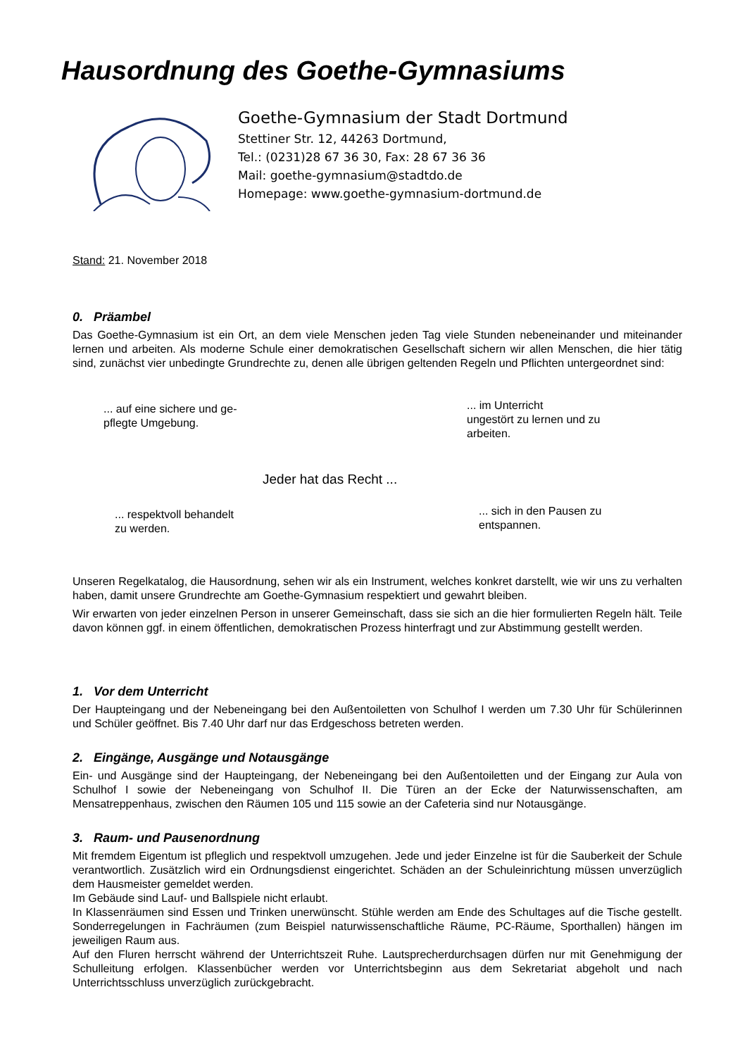Hausordnung des Goethe-Gymnasiums
Goethe-Gymnasium der Stadt Dortmund
Stettiner Str. 12, 44263 Dortmund,
Tel.: (0231)28 67 36 30, Fax: 28 67 36 36
Mail: goethe-gymnasium@stadtdo.de
Homepage: www.goethe-gymnasium-dortmund.de
Stand: 21. November 2018
0. Präambel
Das Goethe-Gymnasium ist ein Ort, an dem viele Menschen jeden Tag viele Stunden nebeneinander und miteinander lernen und arbeiten. Als moderne Schule einer demokratischen Gesellschaft sichern wir allen Menschen, die hier tätig sind, zunächst vier unbedingte Grundrechte zu, denen alle übrigen geltenden Regeln und Pflichten untergeordnet sind:
... auf eine sichere und ge-
pflegte Umgebung.
... im Unterricht
ungestört zu lernen und zu
arbeiten.
Jeder hat das Recht ...
... respektvoll behandelt
zu werden.
... sich in den Pausen zu
entspannen.
Unseren Regelkatalog, die Hausordnung, sehen wir als ein Instrument, welches konkret darstellt, wie wir uns zu verhalten haben, damit unsere Grundrechte am Goethe-Gymnasium respektiert und gewahrt bleiben.
Wir erwarten von jeder einzelnen Person in unserer Gemeinschaft, dass sie sich an die hier formulierten Regeln hält. Teile davon können ggf. in einem öffentlichen, demokratischen Prozess hinterfragt und zur Abstimmung gestellt werden.
1. Vor dem Unterricht
Der Haupteingang und der Nebeneingang bei den Außentoiletten von Schulhof I werden um 7.30 Uhr für Schülerinnen und Schüler geöffnet. Bis 7.40 Uhr darf nur das Erdgeschoss betreten werden.
2. Eingänge, Ausgänge und Notausgänge
Ein- und Ausgänge sind der Haupteingang, der Nebeneingang bei den Außentoiletten und der Eingang zur Aula von Schulhof I sowie der Nebeneingang von Schulhof II. Die Türen an der Ecke der Naturwissenschaften, am Mensatreppenhaus, zwischen den Räumen 105 und 115 sowie an der Cafeteria sind nur Notausgänge.
3. Raum- und Pausenordnung
Mit fremdem Eigentum ist pfleglich und respektvoll umzugehen. Jede und jeder Einzelne ist für die Sauberkeit der Schule verantwortlich. Zusätzlich wird ein Ordnungsdienst eingerichtet. Schäden an der Schuleinrichtung müssen unverzüglich dem Hausmeister gemeldet werden.
Im Gebäude sind Lauf- und Ballspiele nicht erlaubt.
In Klassenräumen sind Essen und Trinken unerwünscht. Stühle werden am Ende des Schultages auf die Tische gestellt. Sonderregelungen in Fachräumen (zum Beispiel naturwissenschaftliche Räume, PC-Räume, Sporthallen) hängen im jeweiligen Raum aus.
Auf den Fluren herrscht während der Unterrichtszeit Ruhe. Lautsprecherdurchsagen dürfen nur mit Genehmigung der Schulleitung erfolgen. Klassenbücher werden vor Unterrichtsbeginn aus dem Sekretariat abgeholt und nach Unterrichtsschluss unverzüglich zurückgebracht.